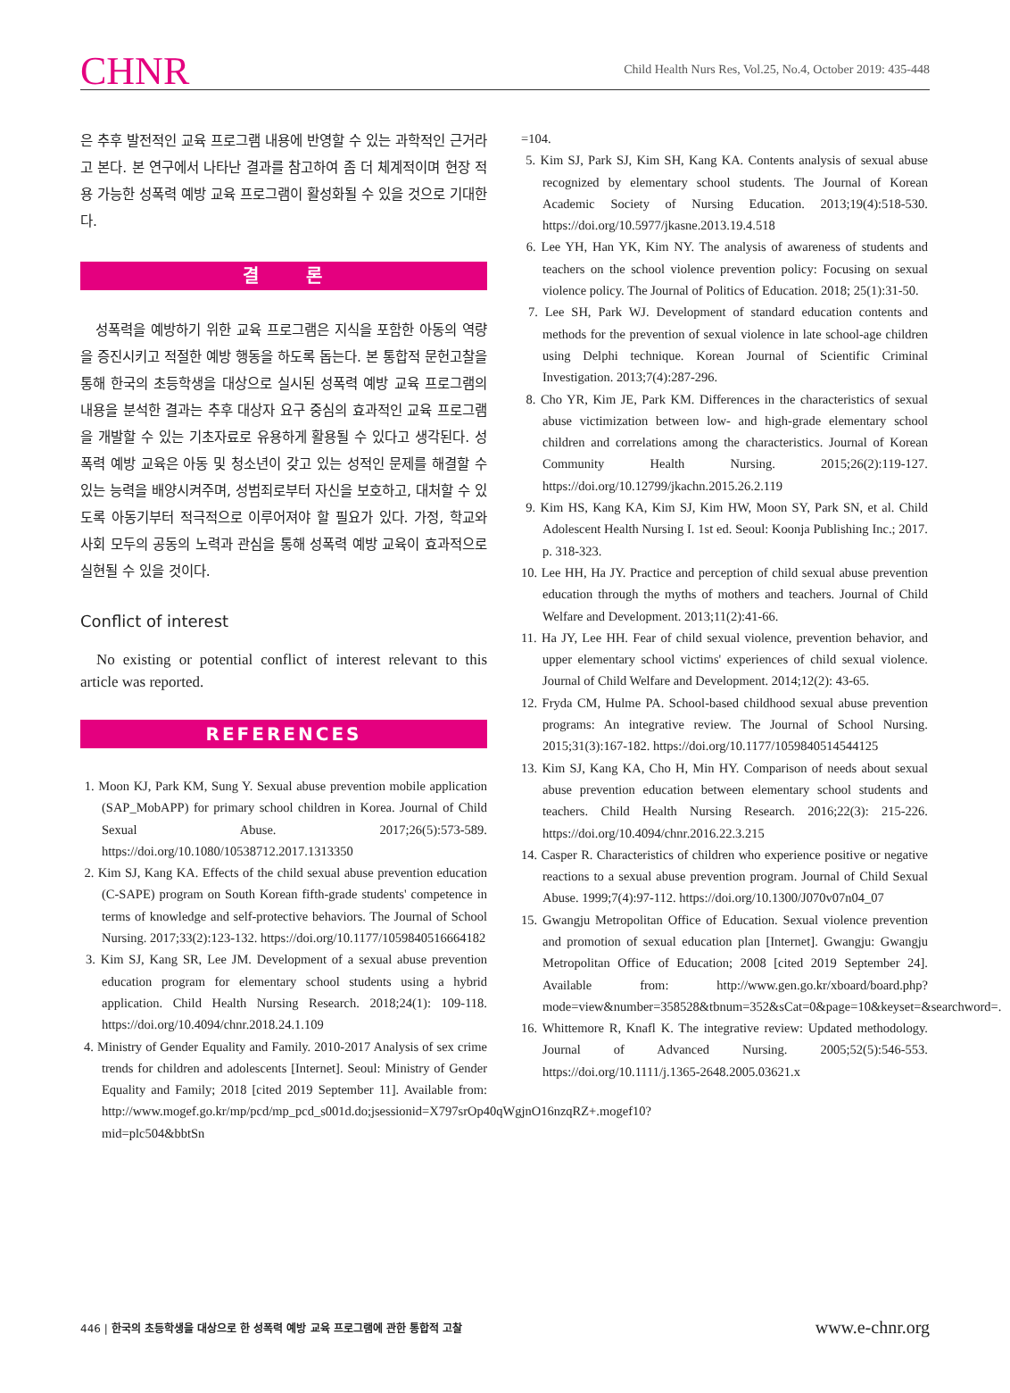CHNR
Child Health Nurs Res, Vol.25, No.4, October 2019: 435-448
은 추후 발전적인 교육 프로그램 내용에 반영할 수 있는 과학적인 근거라고 본다. 본 연구에서 나타난 결과를 참고하여 좀 더 체계적이며 현장 적용 가능한 성폭력 예방 교육 프로그램이 활성화될 수 있을 것으로 기대한다.
결 론
성폭력을 예방하기 위한 교육 프로그램은 지식을 포함한 아동의 역량을 증진시키고 적절한 예방 행동을 하도록 돕는다. 본 통합적 문헌고찰을 통해 한국의 초등학생을 대상으로 실시된 성폭력 예방 교육 프로그램의 내용을 분석한 결과는 추후 대상자 요구 중심의 효과적인 교육 프로그램을 개발할 수 있는 기초자료로 유용하게 활용될 수 있다고 생각된다. 성폭력 예방 교육은 아동 및 청소년이 갖고 있는 성적인 문제를 해결할 수 있는 능력을 배양시켜주며, 성범죄로부터 자신을 보호하고, 대처할 수 있도록 아동기부터 적극적으로 이루어져야 할 필요가 있다. 가정, 학교와 사회 모두의 공동의 노력과 관심을 통해 성폭력 예방 교육이 효과적으로 실현될 수 있을 것이다.
Conflict of interest
No existing or potential conflict of interest relevant to this article was reported.
REFERENCES
1. Moon KJ, Park KM, Sung Y. Sexual abuse prevention mobile application (SAP_MobAPP) for primary school children in Korea. Journal of Child Sexual Abuse. 2017;26(5):573-589. https://doi.org/10.1080/10538712.2017.1313350
2. Kim SJ, Kang KA. Effects of the child sexual abuse prevention education (C-SAPE) program on South Korean fifth-grade students' competence in terms of knowledge and self-protective behaviors. The Journal of School Nursing. 2017;33(2):123-132. https://doi.org/10.1177/1059840516664182
3. Kim SJ, Kang SR, Lee JM. Development of a sexual abuse prevention education program for elementary school students using a hybrid application. Child Health Nursing Research. 2018;24(1): 109-118. https://doi.org/10.4094/chnr.2018.24.1.109
4. Ministry of Gender Equality and Family. 2010-2017 Analysis of sex crime trends for children and adolescents [Internet]. Seoul: Ministry of Gender Equality and Family; 2018 [cited 2019 September 11]. Available from: http://www.mogef.go.kr/mp/pcd/mp_pcd_s001d.do;jsessionid=X797srOp40qWgjnO16nzqRZ+.mogef10?mid=plc504&bbtSn
=104.
5. Kim SJ, Park SJ, Kim SH, Kang KA. Contents analysis of sexual abuse recognized by elementary school students. The Journal of Korean Academic Society of Nursing Education. 2013;19(4):518-530. https://doi.org/10.5977/jkasne.2013.19.4.518
6. Lee YH, Han YK, Kim NY. The analysis of awareness of students and teachers on the school violence prevention policy: Focusing on sexual violence policy. The Journal of Politics of Education. 2018; 25(1):31-50.
7. Lee SH, Park WJ. Development of standard education contents and methods for the prevention of sexual violence in late school-age children using Delphi technique. Korean Journal of Scientific Criminal Investigation. 2013;7(4):287-296.
8. Cho YR, Kim JE, Park KM. Differences in the characteristics of sexual abuse victimization between low- and high-grade elementary school children and correlations among the characteristics. Journal of Korean Community Health Nursing. 2015;26(2):119-127. https://doi.org/10.12799/jkachn.2015.26.2.119
9. Kim HS, Kang KA, Kim SJ, Kim HW, Moon SY, Park SN, et al. Child Adolescent Health Nursing I. 1st ed. Seoul: Koonja Publishing Inc.; 2017. p. 318-323.
10. Lee HH, Ha JY. Practice and perception of child sexual abuse prevention education through the myths of mothers and teachers. Journal of Child Welfare and Development. 2013;11(2):41-66.
11. Ha JY, Lee HH. Fear of child sexual violence, prevention behavior, and upper elementary school victims' experiences of child sexual violence. Journal of Child Welfare and Development. 2014;12(2): 43-65.
12. Fryda CM, Hulme PA. School-based childhood sexual abuse prevention programs: An integrative review. The Journal of School Nursing. 2015;31(3):167-182. https://doi.org/10.1177/1059840514544125
13. Kim SJ, Kang KA, Cho H, Min HY. Comparison of needs about sexual abuse prevention education between elementary school students and teachers. Child Health Nursing Research. 2016;22(3): 215-226. https://doi.org/10.4094/chnr.2016.22.3.215
14. Casper R. Characteristics of children who experience positive or negative reactions to a sexual abuse prevention program. Journal of Child Sexual Abuse. 1999;7(4):97-112. https://doi.org/10.1300/J070v07n04_07
15. Gwangju Metropolitan Office of Education. Sexual violence prevention and promotion of sexual education plan [Internet]. Gwangju: Gwangju Metropolitan Office of Education; 2008 [cited 2019 September 24]. Available from: http://www.gen.go.kr/xboard/board.php?mode=view&number=358528&tbnum=352&sCat=0&page=10&keyset=&searchword=.
16. Whittemore R, Knafl K. The integrative review: Updated methodology. Journal of Advanced Nursing. 2005;52(5):546-553. https://doi.org/10.1111/j.1365-2648.2005.03621.x
446 | 한국의 초등학생을 대상으로 한 성폭력 예방 교육 프로그램에 관한 통합적 고찰
www.e-chnr.org